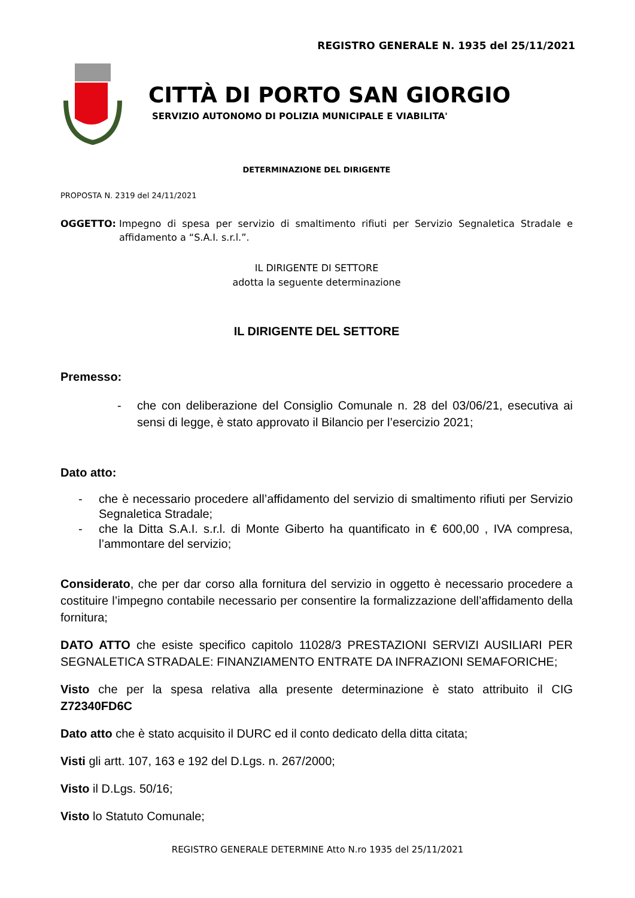REGISTRO GENERALE N. 1935 del 25/11/2021
CITTÀ DI PORTO SAN GIORGIO
SERVIZIO AUTONOMO DI POLIZIA MUNICIPALE E VIABILITA'
DETERMINAZIONE DEL DIRIGENTE
PROPOSTA N. 2319 del 24/11/2021
OGGETTO: Impegno di spesa per servizio di smaltimento rifiuti per Servizio Segnaletica Stradale e affidamento a “S.A.I. s.r.l.”.
IL DIRIGENTE DI SETTORE
adotta la seguente determinazione
IL DIRIGENTE DEL SETTORE
Premesso:
- che con deliberazione del Consiglio Comunale n. 28 del 03/06/21, esecutiva ai sensi di legge, è stato approvato il Bilancio per l’esercizio 2021;
Dato atto:
- che è necessario procedere all’affidamento del servizio di smaltimento rifiuti per Servizio Segnaletica Stradale;
- che la Ditta S.A.I. s.r.l. di Monte Giberto ha quantificato in € 600,00 , IVA compresa, l’ammontare del servizio;
Considerato, che per dar corso alla fornitura del servizio in oggetto è necessario procedere a costituire l’impegno contabile necessario per consentire la formalizzazione dell’affidamento della fornitura;
DATO ATTO che esiste specifico capitolo 11028/3 PRESTAZIONI SERVIZI AUSILIARI PER SEGNALETICA STRADALE: FINANZIAMENTO ENTRATE DA INFRAZIONI SEMAFORICHE;
Visto che per la spesa relativa alla presente determinazione è stato attribuito il CIG Z72340FD6C
Dato atto che è stato acquisito il DURC ed il conto dedicato della ditta citata;
Visti gli artt. 107, 163 e 192 del D.Lgs. n. 267/2000;
Visto il D.Lgs. 50/16;
Visto lo Statuto Comunale;
REGISTRO GENERALE DETERMINE Atto N.ro 1935 del 25/11/2021